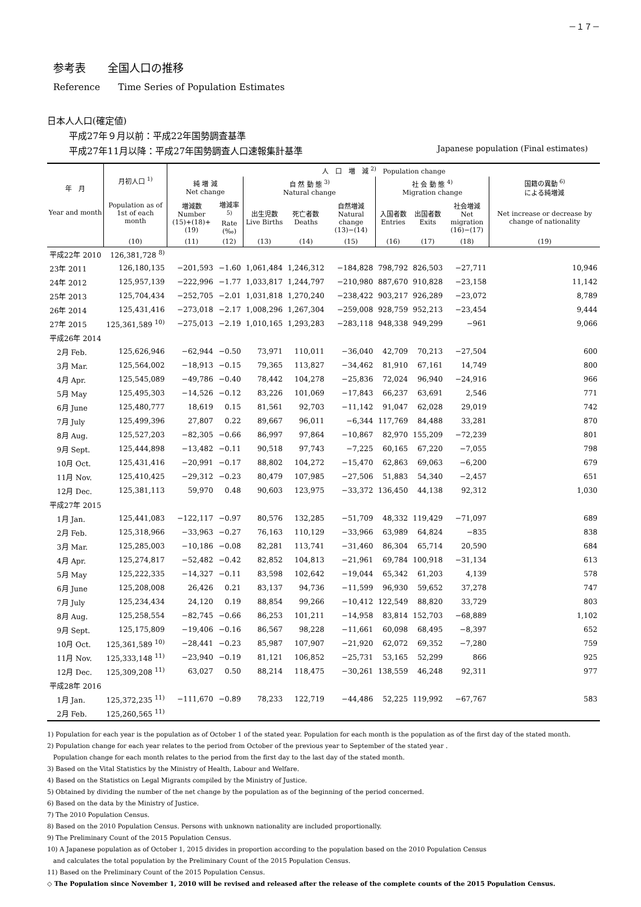－１７－
参考表　　全国人口の推移
Reference　　Time Series of Population Estimates
日本人人口(確定値)
平成27年９月以前：平成22年国勢調査基準
平成27年11月以降：平成27年国勢調査人口速報集計基準 Japanese population (Final estimates)
| 年 月 Year and month | 月初人口 <sup>1)</sup> Population as of 1st of each month | 人 口 増 減 <sup>2)</sup> Population change | | | | | | | | |
| --- | --- | --- | --- | --- | --- | --- | --- | --- | --- | --- |
| | | 純 増 減 Net change | | 自 然 動 態 <sup>3)</sup> Natural change | | | 社 会 動 態 <sup>4)</sup> Migration change | | | 国籍の異動 <sup>6)</sup> による純増減 |
| | | 増減数 Number (15)+(18)+(19) | 増減率<sup>5)</sup> Rate (‰) | 出生児数 Live Births | 死亡者数 Deaths | 自然増減 Natural change (13)−(14) | 入国者数 Entries | 出国者数 Exits | 社会増減 Net migration (16)−(17) | Net increase or decrease by change of nationality |
| | (10) | (11) | (12) | (13) | (14) | (15) | (16) | (17) | (18) | (19) |
| 平成22年 2010 | 126,381,728 <sup>8)</sup> | | | | | | | | | |
| 23年 2011 | 126,180,135 | −201,593 | −1.60 | 1,061,484 | 1,246,312 | −184,828 | 798,792 | 826,503 | −27,711 | 10,946 |
| 24年 2012 | 125,957,139 | −222,996 | −1.77 | 1,033,817 | 1,244,797 | −210,980 | 887,670 | 910,828 | −23,158 | 11,142 |
| 25年 2013 | 125,704,434 | −252,705 | −2.01 | 1,031,818 | 1,270,240 | −238,422 | 903,217 | 926,289 | −23,072 | 8,789 |
| 26年 2014 | 125,431,416 | −273,018 | −2.17 | 1,008,296 | 1,267,304 | −259,008 | 928,759 | 952,213 | −23,454 | 9,444 |
| 27年 2015 | 125,361,589 <sup>10)</sup> | −275,013 | −2.19 | 1,010,165 | 1,293,283 | −283,118 | 948,338 | 949,299 | −961 | 9,066 |
| 平成26年 2014 | | | | | | | | | | |
| 2月 Feb. | 125,626,946 | −62,944 | −0.50 | 73,971 | 110,011 | −36,040 | 42,709 | 70,213 | −27,504 | 600 |
| 3月 Mar. | 125,564,002 | −18,913 | −0.15 | 79,365 | 113,827 | −34,462 | 81,910 | 67,161 | 14,749 | 800 |
| 4月 Apr. | 125,545,089 | −49,786 | −0.40 | 78,442 | 104,278 | −25,836 | 72,024 | 96,940 | −24,916 | 966 |
| 5月 May | 125,495,303 | −14,526 | −0.12 | 83,226 | 101,069 | −17,843 | 66,237 | 63,691 | 2,546 | 771 |
| 6月 June | 125,480,777 | 18,619 | 0.15 | 81,561 | 92,703 | −11,142 | 91,047 | 62,028 | 29,019 | 742 |
| 7月 July | 125,499,396 | 27,807 | 0.22 | 89,667 | 96,011 | −6,344 | 117,769 | 84,488 | 33,281 | 870 |
| 8月 Aug. | 125,527,203 | −82,305 | −0.66 | 86,997 | 97,864 | −10,867 | 82,970 | 155,209 | −72,239 | 801 |
| 9月 Sept. | 125,444,898 | −13,482 | −0.11 | 90,518 | 97,743 | −7,225 | 60,165 | 67,220 | −7,055 | 798 |
| 10月 Oct. | 125,431,416 | −20,991 | −0.17 | 88,802 | 104,272 | −15,470 | 62,863 | 69,063 | −6,200 | 679 |
| 11月 Nov. | 125,410,425 | −29,312 | −0.23 | 80,479 | 107,985 | −27,506 | 51,883 | 54,340 | −2,457 | 651 |
| 12月 Dec. | 125,381,113 | 59,970 | 0.48 | 90,603 | 123,975 | −33,372 | 136,450 | 44,138 | 92,312 | 1,030 |
| 平成27年 2015 | | | | | | | | | | |
| 1月 Jan. | 125,441,083 | −122,117 | −0.97 | 80,576 | 132,285 | −51,709 | 48,332 | 119,429 | −71,097 | 689 |
| 2月 Feb. | 125,318,966 | −33,963 | −0.27 | 76,163 | 110,129 | −33,966 | 63,989 | 64,824 | −835 | 838 |
| 3月 Mar. | 125,285,003 | −10,186 | −0.08 | 82,281 | 113,741 | −31,460 | 86,304 | 65,714 | 20,590 | 684 |
| 4月 Apr. | 125,274,817 | −52,482 | −0.42 | 82,852 | 104,813 | −21,961 | 69,784 | 100,918 | −31,134 | 613 |
| 5月 May | 125,222,335 | −14,327 | −0.11 | 83,598 | 102,642 | −19,044 | 65,342 | 61,203 | 4,139 | 578 |
| 6月 June | 125,208,008 | 26,426 | 0.21 | 83,137 | 94,736 | −11,599 | 96,930 | 59,652 | 37,278 | 747 |
| 7月 July | 125,234,434 | 24,120 | 0.19 | 88,854 | 99,266 | −10,412 | 122,549 | 88,820 | 33,729 | 803 |
| 8月 Aug. | 125,258,554 | −82,745 | −0.66 | 86,253 | 101,211 | −14,958 | 83,814 | 152,703 | −68,889 | 1,102 |
| 9月 Sept. | 125,175,809 | −19,406 | −0.16 | 86,567 | 98,228 | −11,661 | 60,098 | 68,495 | −8,397 | 652 |
| 10月 Oct. | 125,361,589 <sup>10)</sup> | −28,441 | −0.23 | 85,987 | 107,907 | −21,920 | 62,072 | 69,352 | −7,280 | 759 |
| 11月 Nov. | 125,333,148 <sup>11)</sup> | −23,940 | −0.19 | 81,121 | 106,852 | −25,731 | 53,165 | 52,299 | 866 | 925 |
| 12月 Dec. | 125,309,208 <sup>11)</sup> | 63,027 | 0.50 | 88,214 | 118,475 | −30,261 | 138,559 | 46,248 | 92,311 | 977 |
| 平成28年 2016 | | | | | | | | | | |
| 1月 Jan. | 125,372,235 <sup>11)</sup> | −111,670 | −0.89 | 78,233 | 122,719 | −44,486 | 52,225 | 119,992 | −67,767 | 583 |
| 2月 Feb. | 125,260,565 <sup>11)</sup> | | | | | | | | | |
1) Population for each year is the population as of October 1 of the stated year. Population for each month is the population as of the first day of the stated month.
2) Population change for each year relates to the period from October of the previous year to September of the stated year .
Population change for each month relates to the period from the first day to the last day of the stated month.
3) Based on the Vital Statistics by the Ministry of Health, Labour and Welfare.
4) Based on the Statistics on Legal Migrants compiled by the Ministry of Justice.
5) Obtained by dividing the number of the net change by the population as of the beginning of the period concerned.
6) Based on the data by the Ministry of Justice.
7) The 2010 Population Census.
8) Based on the 2010 Population Census. Persons with unknown nationality are included proportionally.
9) The Preliminary Count of the 2015 Population Census.
10) A Japanese population as of October 1, 2015 divides in proportion according to the population based on the 2010 Population Census
and calculates the total population by the Preliminary Count of the 2015 Population Census.
11) Based on the Preliminary Count of the 2015 Population Census.
◇ The Population since November 1, 2010 will be revised and released after the release of the complete counts of the 2015 Population Census.